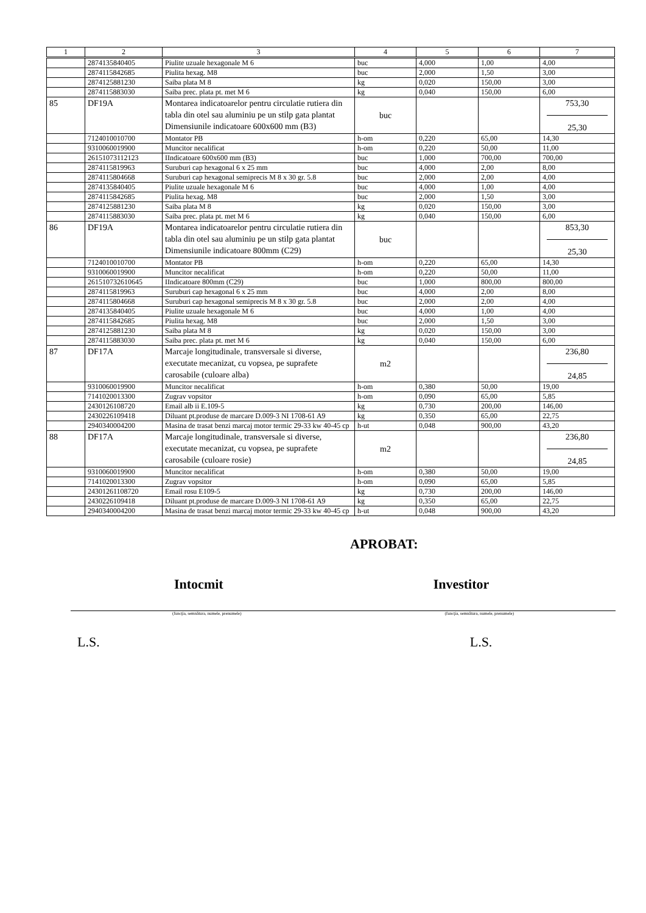| 1 | 2 | 3 | 4 | 5 | 6 | 7 |
| --- | --- | --- | --- | --- | --- | --- |
| | 2874135840405 | Piulite uzuale hexagonale M 6 | buc | 4,000 | 1,00 | 4,00 |
| | 2874115842685 | Piulita hexag. M8 | buc | 2,000 | 1,50 | 3,00 |
| | 2874125881230 | Saiba plata M 8 | kg | 0,020 | 150,00 | 3,00 |
| | 2874115883030 | Saiba prec. plata pt. met M 6 | kg | 0,040 | 150,00 | 6,00 |
| 85 | DF19A | Montarea indicatoarelor pentru circulatie rutiera din tabla din otel sau aluminiu pe un stilp gata plantat Dimensiunile indicatoare 600x600 mm (B3) | buc | | | 753,30 25,30 |
| | 7124010010700 | Montator PB | h-om | 0,220 | 65,00 | 14,30 |
| | 9310060019900 | Muncitor necalificat | h-om | 0,220 | 50,00 | 11,00 |
| | 26151073112123 | IIndicatoare 600x600 mm (B3) | buc | 1,000 | 700,00 | 700,00 |
| | 2874115819963 | Suruburi cap hexagonal 6 x 25 mm | buc | 4,000 | 2,00 | 8,00 |
| | 2874115804668 | Suruburi cap hexagonal semiprecis M 8 x 30 gr. 5.8 | buc | 2,000 | 2,00 | 4,00 |
| | 2874135840405 | Piulite uzuale hexagonale M 6 | buc | 4,000 | 1,00 | 4,00 |
| | 2874115842685 | Piulita hexag. M8 | buc | 2,000 | 1,50 | 3,00 |
| | 2874125881230 | Saiba plata M 8 | kg | 0,020 | 150,00 | 3,00 |
| | 2874115883030 | Saiba prec. plata pt. met M 6 | kg | 0,040 | 150,00 | 6,00 |
| 86 | DF19A | Montarea indicatoarelor pentru circulatie rutiera din tabla din otel sau aluminiu pe un stilp gata plantat Dimensiunile indicatoare 800mm (C29) | buc | | | 853,30 25,30 |
| | 7124010010700 | Montator PB | h-om | 0,220 | 65,00 | 14,30 |
| | 9310060019900 | Muncitor necalificat | h-om | 0,220 | 50,00 | 11,00 |
| | 261510732610645 | IIndicatoare 800mm (C29) | buc | 1,000 | 800,00 | 800,00 |
| | 2874115819963 | Suruburi cap hexagonal 6 x 25 mm | buc | 4,000 | 2,00 | 8,00 |
| | 2874115804668 | Suruburi cap hexagonal semiprecis M 8 x 30 gr. 5.8 | buc | 2,000 | 2,00 | 4,00 |
| | 2874135840405 | Piulite uzuale hexagonale M 6 | buc | 4,000 | 1,00 | 4,00 |
| | 2874115842685 | Piulita hexag. M8 | buc | 2,000 | 1,50 | 3,00 |
| | 2874125881230 | Saiba plata M 8 | kg | 0,020 | 150,00 | 3,00 |
| | 2874115883030 | Saiba prec. plata pt. met M 6 | kg | 0,040 | 150,00 | 6,00 |
| 87 | DF17A | Marcaje longitudinale, transversale si diverse, executate mecanizat, cu vopsea, pe suprafete carosabile (culoare alba) | m2 | | | 236,80 24,85 |
| | 9310060019900 | Muncitor necalificat | h-om | 0,380 | 50,00 | 19,00 |
| | 7141020013300 | Zugrav vopsitor | h-om | 0,090 | 65,00 | 5,85 |
| | 2430126108720 | Email alb ii E.109-5 | kg | 0,730 | 200,00 | 146,00 |
| | 2430226109418 | Diluant pt.produse de marcare D.009-3 NI 1708-61 A9 | kg | 0,350 | 65,00 | 22,75 |
| | 2940340004200 | Masina de trasat benzi marcaj motor termic 29-33 kw 40-45 cp | h-ut | 0,048 | 900,00 | 43,20 |
| 88 | DF17A | Marcaje longitudinale, transversale si diverse, executate mecanizat, cu vopsea, pe suprafete carosabile (culoare rosie) | m2 | | | 236,80 24,85 |
| | 9310060019900 | Muncitor necalificat | h-om | 0,380 | 50,00 | 19,00 |
| | 7141020013300 | Zugrav vopsitor | h-om | 0,090 | 65,00 | 5,85 |
| | 24301261108720 | Email rosu E109-5 | kg | 0,730 | 200,00 | 146,00 |
| | 2430226109418 | Diluant pt.produse de marcare D.009-3 NI 1708-61 A9 | kg | 0,350 | 65,00 | 22,75 |
| | 2940340004200 | Masina de trasat benzi marcaj motor termic 29-33 kw 40-45 cp | h-ut | 0,048 | 900,00 | 43,20 |
APROBAT:
Intocmit Investitor
(funcţia, semnătura, numele, prenumele)
(funcţia, semnătura, numele, prenumele)
L.S. L.S.